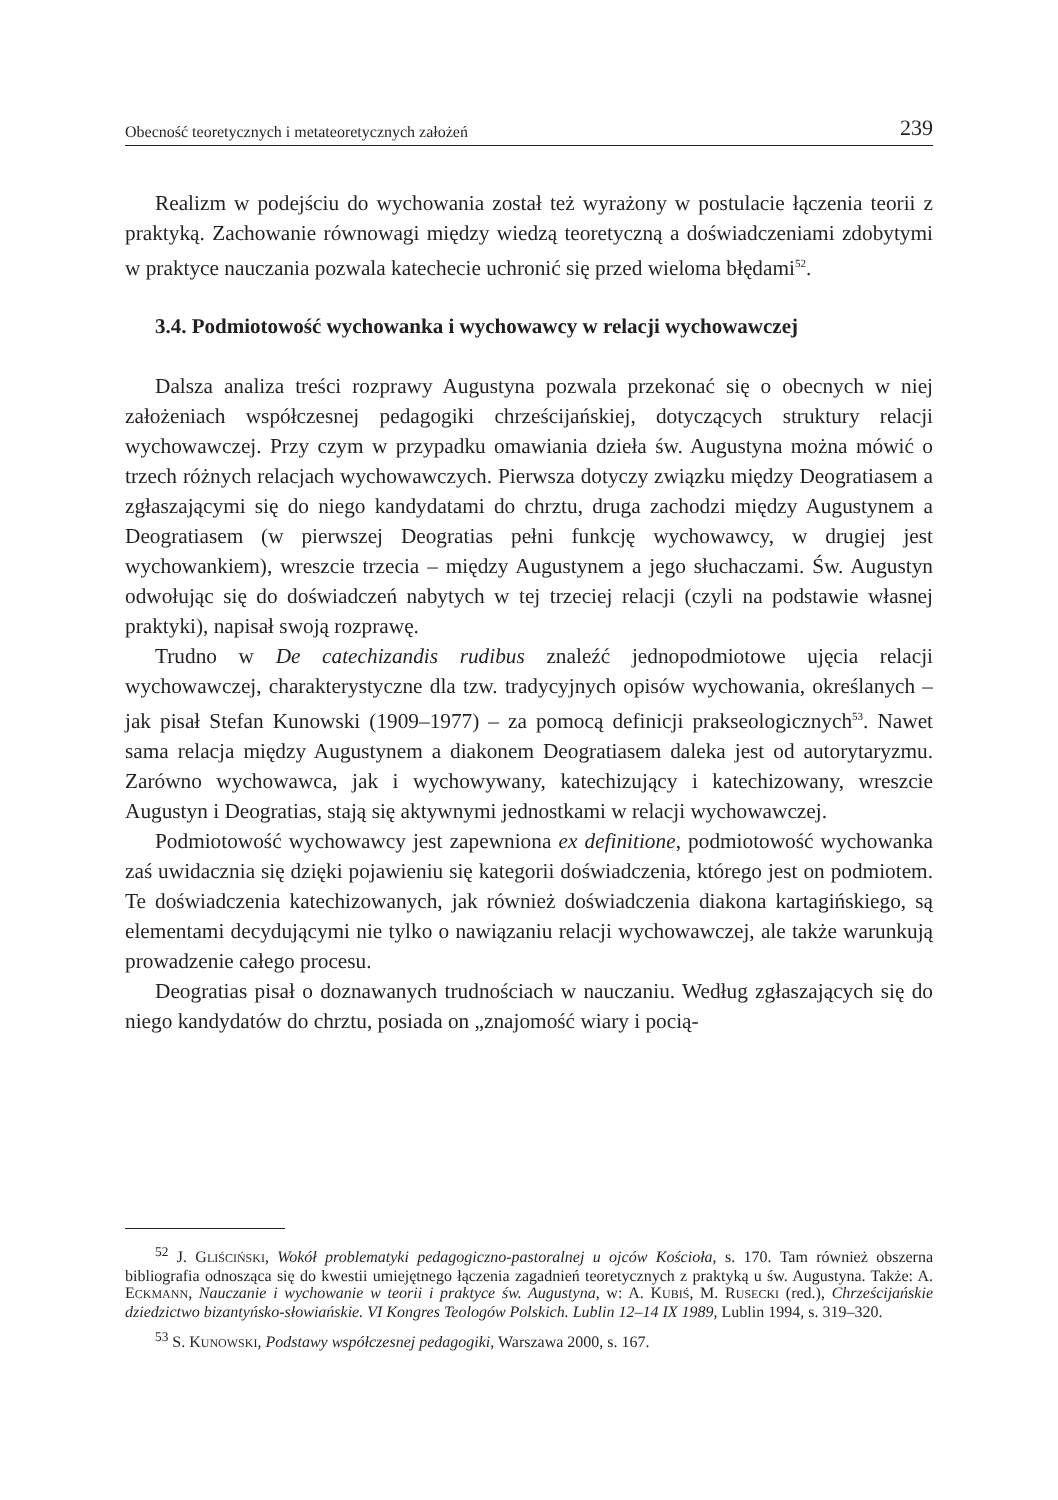Obecność teoretycznych i metateoretycznych założeń 239
Realizm w podejściu do wychowania został też wyrażony w postulacie łączenia teorii z praktyką. Zachowanie równowagi między wiedzą teoretyczną a doświadczeniami zdobytymi w praktyce nauczania pozwala katechecie uchronić się przed wieloma błędami<sup>52</sup>.
3.4. Podmiotowość wychowanka i wychowawcy w relacji wychowawczej
Dalsza analiza treści rozprawy Augustyna pozwala przekonać się o obecnych w niej założeniach współczesnej pedagogiki chrześcijańskiej, dotyczących struktury relacji wychowawczej. Przy czym w przypadku omawiania dzieła św. Augustyna można mówić o trzech różnych relacjach wychowawczych. Pierwsza dotyczy związku między Deogratiasem a zgłaszającymi się do niego kandydatami do chrztu, druga zachodzi między Augustynem a Deogratiasem (w pierwszej Deogratias pełni funkcję wychowawcy, w drugiej jest wychowankiem), wreszcie trzecia – między Augustynem a jego słuchaczami. Św. Augustyn odwołując się do doświadczeń nabytych w tej trzeciej relacji (czyli na podstawie własnej praktyki), napisał swoją rozprawę.
Trudno w De catechizandis rudibus znaleźć jednopodmiotowe ujęcia relacji wychowawczej, charakterystyczne dla tzw. tradycyjnych opisów wychowania, określanych – jak pisał Stefan Kunowski (1909–1977) – za pomocą definicji prakseologicznych<sup>53</sup>. Nawet sama relacja między Augustynem a diakonem Deogratiasem daleka jest od autorytaryzmu. Zarówno wychowawca, jak i wychowywany, katechizujący i katechizowany, wreszcie Augustyn i Deogratias, stają się aktywnymi jednostkami w relacji wychowawczej.
Podmiotowość wychowawcy jest zapewniona ex definitione, podmiotowość wychowanka zaś uwidacznia się dzięki pojawieniu się kategorii doświadczenia, którego jest on podmiotem. Te doświadczenia katechizowanych, jak również doświadczenia diakona kartagińskiego, są elementami decydującymi nie tylko o nawiązaniu relacji wychowawczej, ale także warunkują prowadzenie całego procesu.
Deogratias pisał o doznawanych trudnościach w nauczaniu. Według zgłaszających się do niego kandydatów do chrztu, posiada on „znajomość wiary i pocią-
<sup>52</sup> J. GLIŚCIŃSKI, Wokół problematyki pedagogiczno-pastoralnej u ojców Kościoła, s. 170. Tam również obszerna bibliografia odnosząca się do kwestii umiejętnego łączenia zagadnień teoretycznych z praktyką u św. Augustyna. Także: A. ECKMANN, Nauczanie i wychowanie w teorii i praktyce św. Augustyna, w: A. KUBIŚ, M. RUSECKI (red.), Chrześcijańskie dziedzictwo bizantyńsko-słowiańskie. VI Kongres Teologów Polskich. Lublin 12–14 IX 1989, Lublin 1994, s. 319–320.
<sup>53</sup> S. KUNOWSKI, Podstawy współczesnej pedagogiki, Warszawa 2000, s. 167.